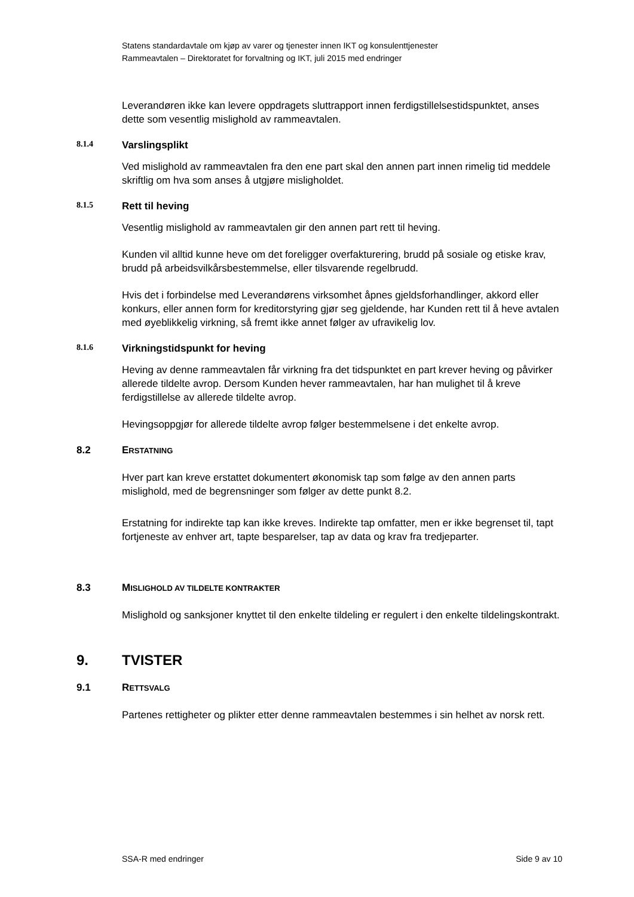Statens standardavtale om kjøp av varer og tjenester innen IKT og konsulenttjenester
Rammeavtalen – Direktoratet for forvaltning og IKT, juli 2015 med endringer
Leverandøren ikke kan levere oppdragets sluttrapport innen ferdigstillelsestidspunktet, anses dette som vesentlig mislighold av rammeavtalen.
8.1.4 Varslingsplikt
Ved mislighold av rammeavtalen fra den ene part skal den annen part innen rimelig tid meddele skriftlig om hva som anses å utgjøre misligholdet.
8.1.5 Rett til heving
Vesentlig mislighold av rammeavtalen gir den annen part rett til heving.
Kunden vil alltid kunne heve om det foreligger overfakturering, brudd på sosiale og etiske krav, brudd på arbeidsvilkårsbestemmelse, eller tilsvarende regelbrudd.
Hvis det i forbindelse med Leverandørens virksomhet åpnes gjeldsforhandlinger, akkord eller konkurs, eller annen form for kreditorstyring gjør seg gjeldende, har Kunden rett til å heve avtalen med øyeblikkelig virkning, så fremt ikke annet følger av ufravikelig lov.
8.1.6 Virkningstidspunkt for heving
Heving av denne rammeavtalen får virkning fra det tidspunktet en part krever heving og påvirker allerede tildelte avrop. Dersom Kunden hever rammeavtalen, har han mulighet til å kreve ferdigstillelse av allerede tildelte avrop.
Hevingsoppgjør for allerede tildelte avrop følger bestemmelsene i det enkelte avrop.
8.2 ERSTATNING
Hver part kan kreve erstattet dokumentert økonomisk tap som følge av den annen parts mislighold, med de begrensninger som følger av dette punkt 8.2.
Erstatning for indirekte tap kan ikke kreves. Indirekte tap omfatter, men er ikke begrenset til, tapt fortjeneste av enhver art, tapte besparelser, tap av data og krav fra tredjeparter.
8.3 MISLIGHOLD AV TILDELTE KONTRAKTER
Mislighold og sanksjoner knyttet til den enkelte tildeling er regulert i den enkelte tildelingskontrakt.
9. TVISTER
9.1 RETTSVALG
Partenes rettigheter og plikter etter denne rammeavtalen bestemmes i sin helhet av norsk rett.
SSA-R med endringer Side 9 av 10